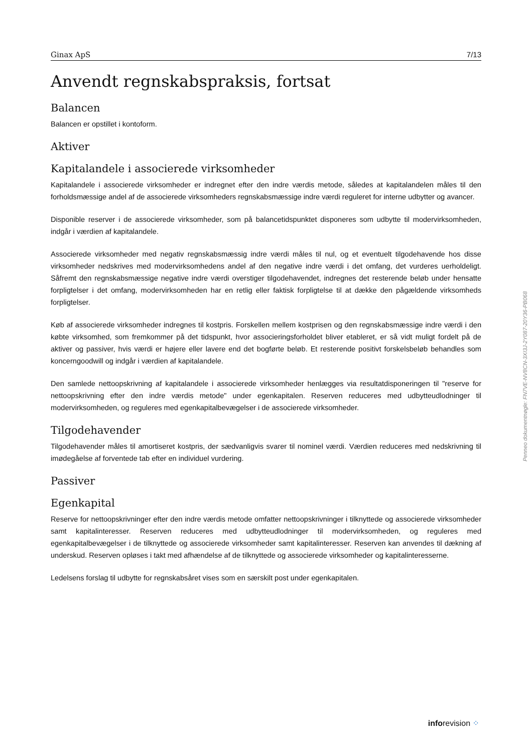Ginax ApS 7/13
Anvendt regnskabspraksis, fortsat
Balancen
Balancen er opstillet i kontoform.
Aktiver
Kapitalandele i associerede virksomheder
Kapitalandele i associerede virksomheder er indregnet efter den indre værdis metode, således at kapitalandelen måles til den forholdsmæssige andel af de associerede virksomheders regnskabsmæssige indre værdi reguleret for interne udbytter og avancer.
Disponible reserver i de associerede virksomheder, som på balancetidspunktet disponeres som udbytte til modervirksomheden, indgår i værdien af kapitalandele.
Associerede virksomheder med negativ regnskabsmæssig indre værdi måles til nul, og et eventuelt tilgodehavende hos disse virksomheder nedskrives med modervirksomhedens andel af den negative indre værdi i det omfang, det vurderes uerholdeligt. Såfremt den regnskabsmæssige negative indre værdi overstiger tilgodehavendet, indregnes det resterende beløb under hensatte forpligtelser i det omfang, modervirksomheden har en retlig eller faktisk forpligtelse til at dække den pågældende virksomheds forpligtelser.
Køb af associerede virksomheder indregnes til kostpris. Forskellen mellem kostprisen og den regnskabsmæssige indre værdi i den købte virksomhed, som fremkommer på det tidspunkt, hvor associeringsforholdet bliver etableret, er så vidt muligt fordelt på de aktiver og passiver, hvis værdi er højere eller lavere end det bogførte beløb. Et resterende positivt forskelsbeløb behandles som koncerngoodwill og indgår i værdien af kapitalandele.
Den samlede nettoopskrivning af kapitalandele i associerede virksomheder henlægges via resultatdisponeringen til "reserve for nettoopskrivning efter den indre værdis metode" under egenkapitalen. Reserven reduceres med udbytteudlodninger til modervirksomheden, og reguleres med egenkapitalbevægelser i de associerede virksomheder.
Tilgodehavender
Tilgodehavender måles til amortiseret kostpris, der sædvanligvis svarer til nominel værdi. Værdien reduceres med nedskrivning til imødegåelse af forventede tab efter en individuel vurdering.
Passiver
Egenkapital
Reserve for nettoopskrivninger efter den indre værdis metode omfatter nettoopskrivninger i tilknyttede og associerede virksomheder samt kapitalinteresser. Reserven reduceres med udbytteudlodninger til modervirksomheden, og reguleres med egenkapitalbevægelser i de tilknyttede og associerede virksomheder samt kapitalinteresser. Reserven kan anvendes til dækning af underskud. Reserven opløses i takt med afhændelse af de tilknyttede og associerede virksomheder og kapitalinteresserne.
Ledelsens forslag til udbytte for regnskabsåret vises som en særskilt post under egenkapitalen.
Penneo dokumentnøgle: FN7VE-NV8CN-3XI3J-2Y087-20Y36-PB068
inforevision ⁘